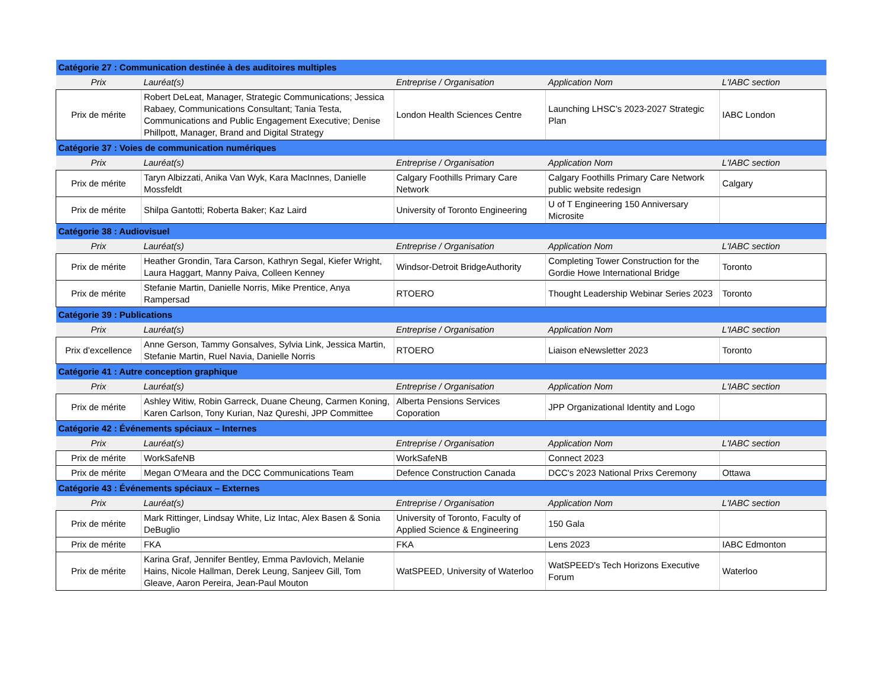| Catégorie 27 : Communication destinée à des auditoires multiples | | | | |
| Prix | Lauréat(s) | Entreprise / Organisation | Application Nom | L'IABC section |
| Prix de mérite | Robert DeLeat, Manager, Strategic Communications; Jessica Rabaey, Communications Consultant; Tania Testa, Communications and Public Engagement Executive; Denise Phillpott, Manager, Brand and Digital Strategy | London Health Sciences Centre | Launching LHSC’s 2023-2027 Strategic Plan | IABC London |
| Catégorie 37 : Voies de communication numériques | | | | |
| Prix | Lauréat(s) | Entreprise / Organisation | Application Nom | L'IABC section |
| Prix de mérite | Taryn Albizzati, Anika Van Wyk, Kara MacInnes, Danielle Mossfeldt | Calgary Foothills Primary Care Network | Calgary Foothills Primary Care Network public website redesign | Calgary |
| Prix de mérite | Shilpa Gantotti; Roberta Baker; Kaz Laird | University of Toronto Engineering | U of T Engineering 150 Anniversary Microsite | |
| Catégorie 38 : Audiovisuel | | | | |
| Prix | Lauréat(s) | Entreprise / Organisation | Application Nom | L'IABC section |
| Prix de mérite | Heather Grondin, Tara Carson, Kathryn Segal, Kiefer Wright, Laura Haggart, Manny Paiva, Colleen Kenney | Windsor-Detroit BridgeAuthority | Completing Tower Construction for the Gordie Howe International Bridge | Toronto |
| Prix de mérite | Stefanie Martin, Danielle Norris, Mike Prentice, Anya Rampersad | RTOERO | Thought Leadership Webinar Series 2023 | Toronto |
| Catégorie 39 : Publications | | | | |
| Prix | Lauréat(s) | Entreprise / Organisation | Application Nom | L'IABC section |
| Prix d’excellence | Anne Gerson, Tammy Gonsalves, Sylvia Link, Jessica Martin, Stefanie Martin, Ruel Navia, Danielle Norris | RTOERO | Liaison eNewsletter 2023 | Toronto |
| Catégorie 41 : Autre conception graphique | | | | |
| Prix | Lauréat(s) | Entreprise / Organisation | Application Nom | L'IABC section |
| Prix de mérite | Ashley Witiw, Robin Garreck, Duane Cheung, Carmen Koning, Karen Carlson, Tony Kurian, Naz Qureshi, JPP Committee | Alberta Pensions Services Coporation | JPP Organizational Identity and Logo | |
| Catégorie 42 : Événements spéciaux – Internes | | | | |
| Prix | Lauréat(s) | Entreprise / Organisation | Application Nom | L'IABC section |
| Prix de mérite | WorkSafeNB | WorkSafeNB | Connect 2023 | |
| Prix de mérite | Megan O'Meara and the DCC Communications Team | Defence Construction Canada | DCC's 2023 National Prixs Ceremony | Ottawa |
| Catégorie 43 : Événements spéciaux – Externes | | | | |
| Prix | Lauréat(s) | Entreprise / Organisation | Application Nom | L'IABC section |
| Prix de mérite | Mark Rittinger, Lindsay White, Liz Intac, Alex Basen & Sonia DeBuglio | University of Toronto, Faculty of Applied Science & Engineering | 150 Gala | |
| Prix de mérite | FKA | FKA | Lens 2023 | IABC Edmonton |
| Prix de mérite | Karina Graf, Jennifer Bentley, Emma Pavlovich, Melanie Hains, Nicole Hallman, Derek Leung, Sanjeev Gill, Tom Gleave, Aaron Pereira, Jean-Paul Mouton | WatSPEED, University of Waterloo | WatSPEED's Tech Horizons Executive Forum | Waterloo |